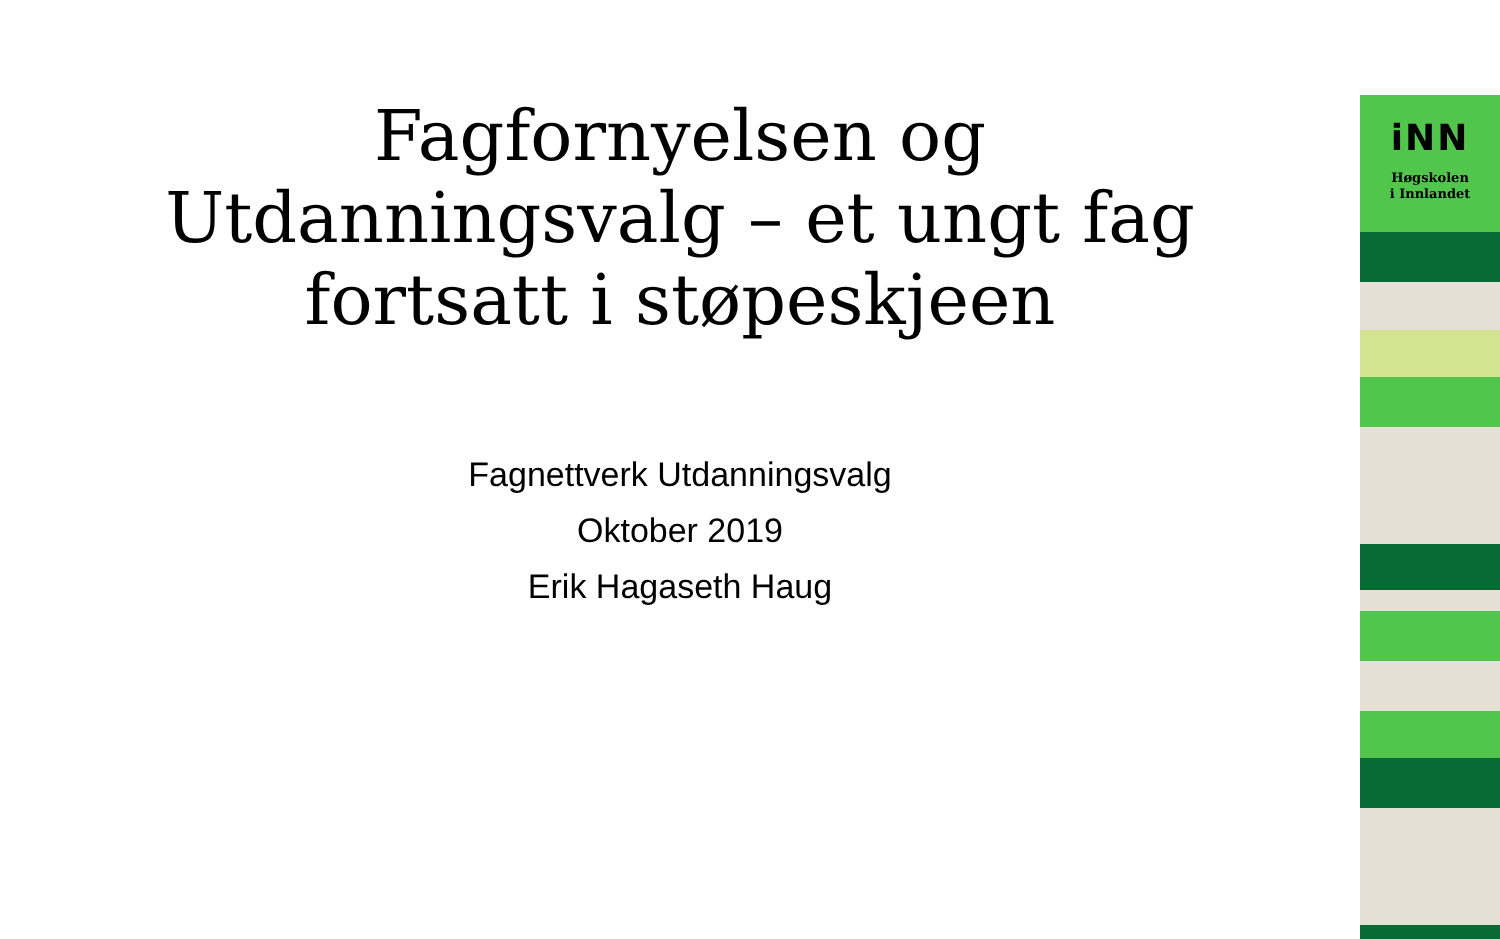Fagfornyelsen og
Utdanningsvalg – et ungt fag
fortsatt i støpeskjeen
Fagnettverk Utdanningsvalg
Oktober 2019
Erik Hagaseth Haug
iNN
Høgskolen
i Innlandet